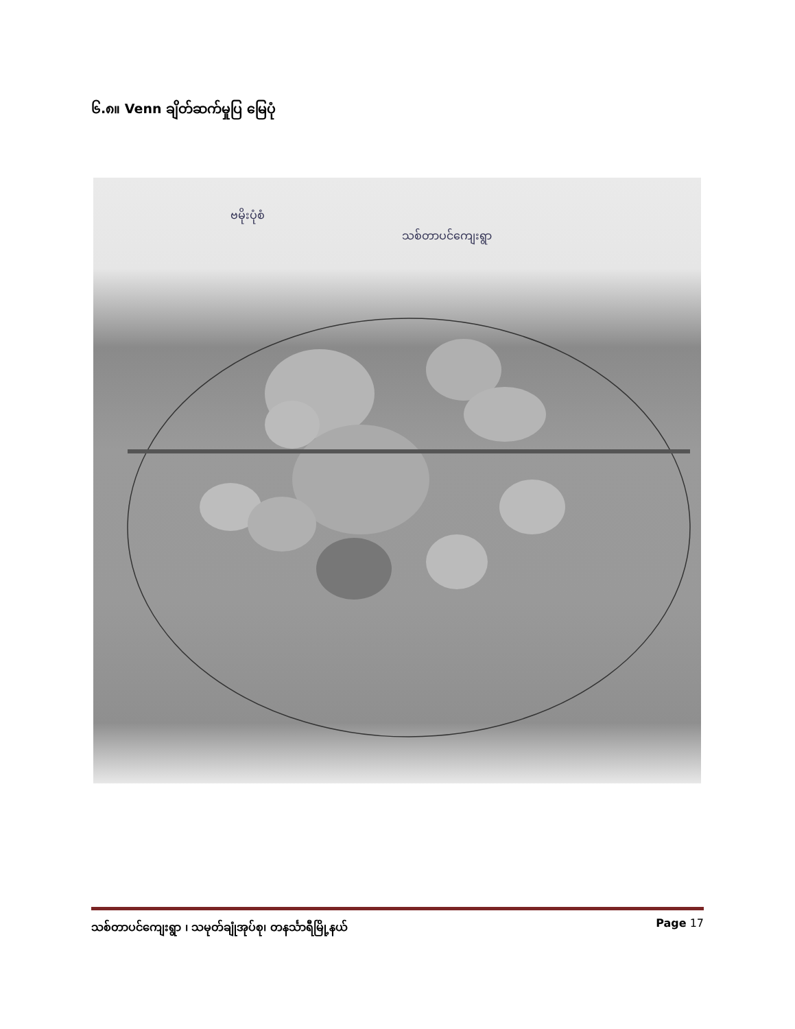၆.၈။ Venn ချိတ်ဆက်မှုပြ မြေပုံ
ဗမိုးပုံစံ
သစ်တာပင်ကျေးရွာ
သစ်တာပင်ကျေးရွာ ၊ သမုတ်ချုံအုပ်စု၊ တနင်္သာရီမြို့နယ် Page 17